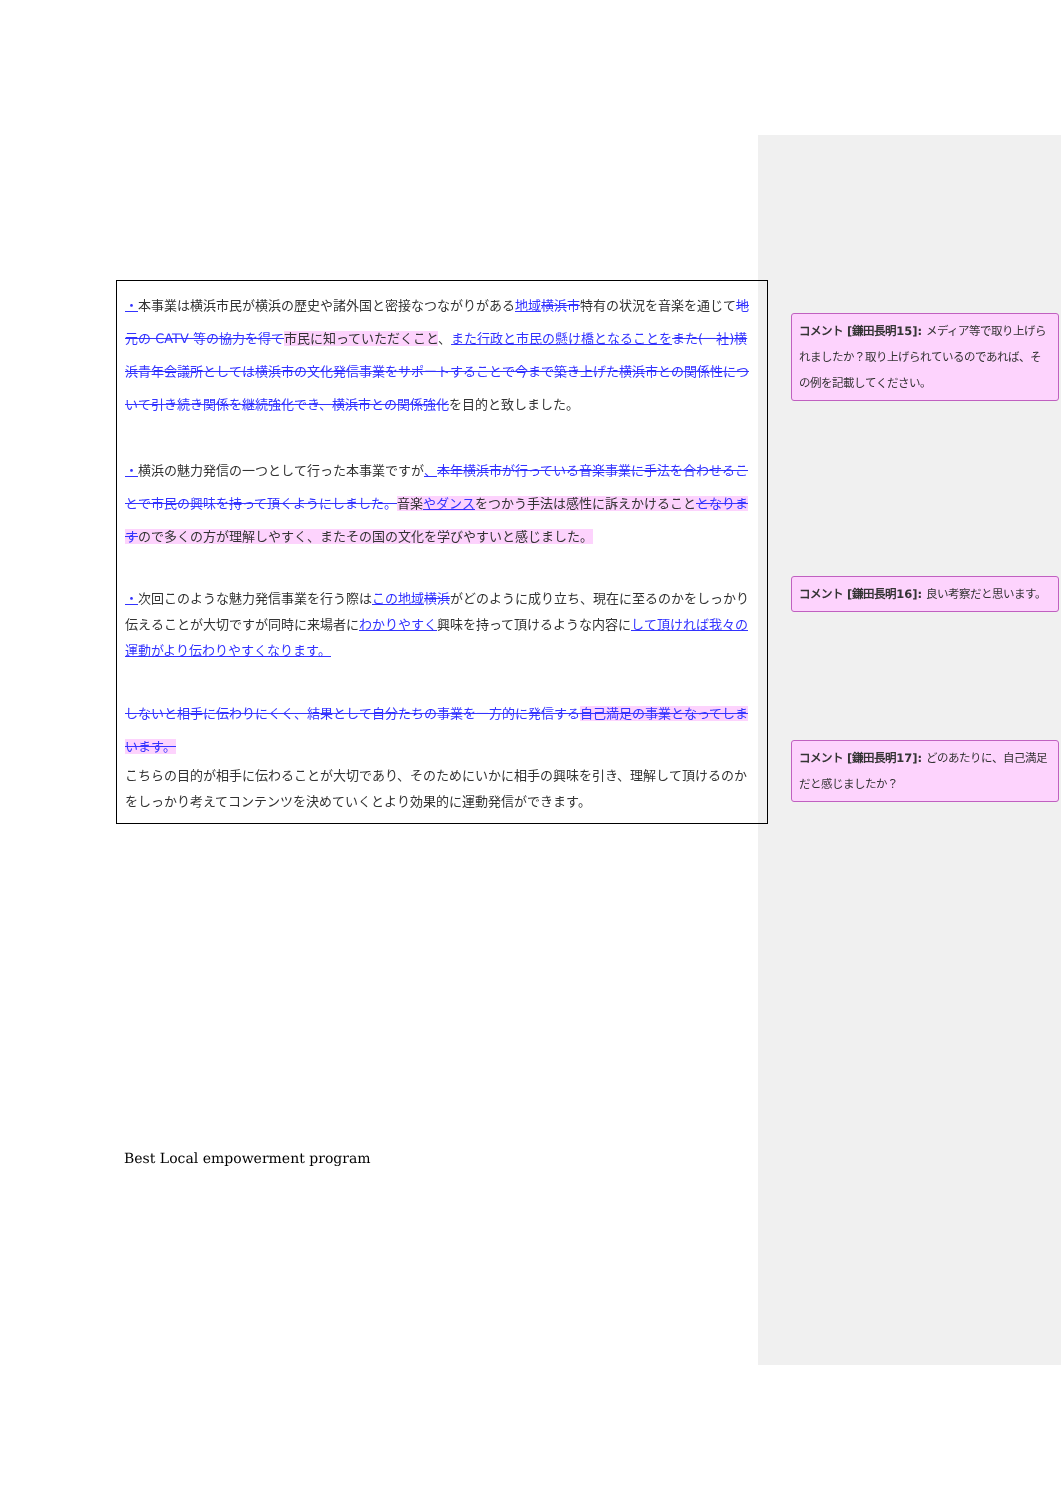・本事業は横浜市民が横浜の歴史や諸外国と密接なつながりがある地域 横浜市特有の状況を音楽を通じて地元の CATV 等の協力を得て 市民に知っていただくこと、また行政と市民の懸け橋となることを また(一社)横浜青年会議所としては横浜市の文化発信事業をサポートすることで今まで築き上げた横浜市との関係性について引き続き関係を継続強化でき、横浜市との関係強化を目的と致しました。
・横浜の魅力発信の一つとして行った本事業ですが、本年横浜市が行っている音楽事業に手法を合わせることで市民の興味を持って頂くようにしました。音楽やダンスをつかう手法は感性に訴えかけることとなりますので多くの方が理解しやすく、またその国の文化を学びやすいと感じました。
・次回このような魅力発信事業を行う際はこの地域 横浜がどのように成り立ち、現在に至るのかをしっかり伝えることが大切ですが同時に来場者にわかりやすく興味を持って頂けるような内容にして頂ければ我々の運動がより伝わりやすくなります。
しないと相手に伝わりにくく、結果として自分たちの事業を一方的に発信する 自己満足の事業となってしまいます。
こちらの目的が相手に伝わることが大切であり、そのためにいかに相手の興味を引き、理解して頂けるのかをしっかり考えてコンテンツを決めていくとより効果的に運動発信ができます。
コメント [鎌田長明15]: メディア等で取り上げられましたか？取り上げられているのであれば、その例を記載してください。
コメント [鎌田長明16]: 良い考察だと思います。
コメント [鎌田長明17]: どのあたりに、自己満足だと感じましたか？
Best Local empowerment program